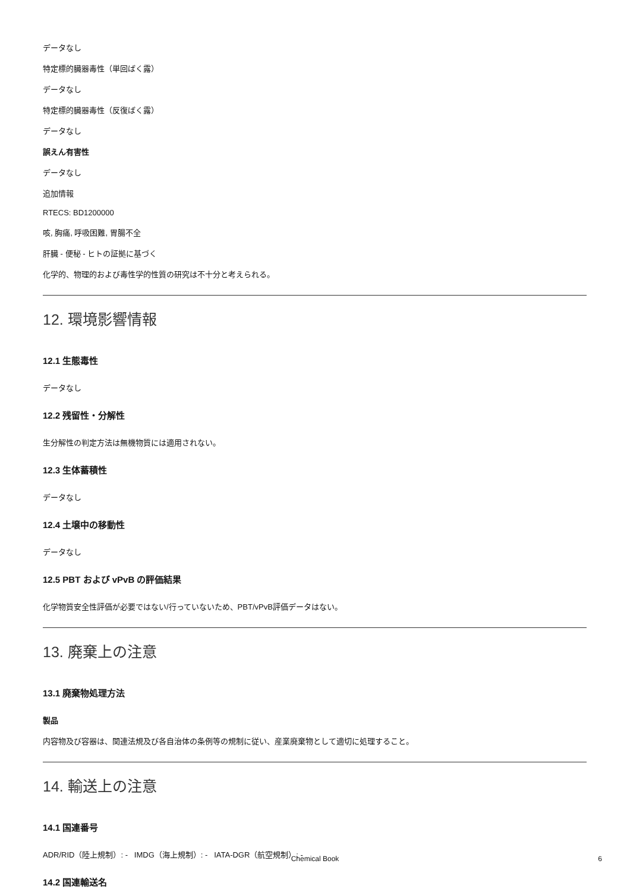データなし
特定標的臓器毒性（単回ばく露）
データなし
特定標的臓器毒性（反復ばく露）
データなし
誤えん有害性
データなし
追加情報
RTECS: BD1200000
咳, 胸痛, 呼吸困難, 胃腸不全
肝臓 - 便秘 - ヒトの証拠に基づく
化学的、物理的および毒性学的性質の研究は不十分と考えられる。
12. 環境影響情報
12.1 生態毒性
データなし
12.2 残留性・分解性
生分解性の判定方法は無機物質には適用されない。
12.3 生体蓄積性
データなし
12.4 土壌中の移動性
データなし
12.5 PBT および vPvB の評価結果
化学物質安全性評価が必要ではない/行っていないため、PBT/vPvB評価データはない。
13. 廃棄上の注意
13.1 廃棄物処理方法
製品
内容物及び容器は、関連法規及び各自治体の条例等の規制に従い、産業廃棄物として適切に処理すること。
14. 輸送上の注意
14.1 国連番号
ADR/RID（陸上規制）: - IMDG（海上規制）: - IATA-DGR（航空規制）: -
14.2 国連輸送名
Chemical Book 6